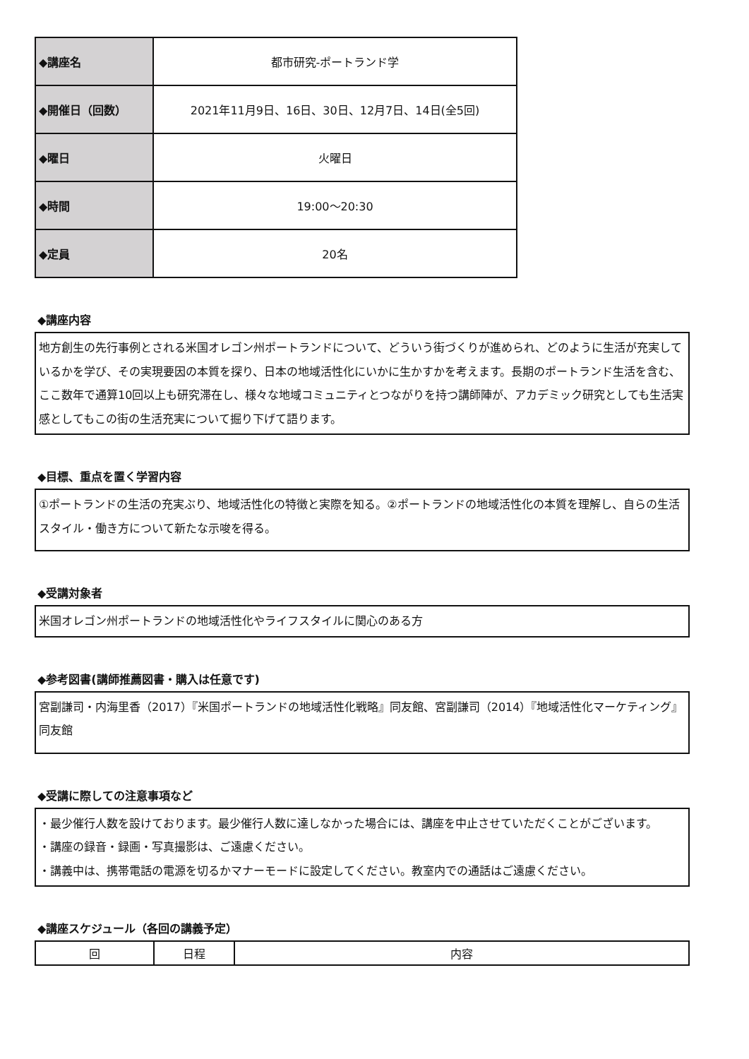| ◆講座名 | 都市研究-ポートランド学 |
| ◆開催日（回数） | 2021年11月9日、16日、30日、12月7日、14日(全5回) |
| ◆曜日 | 火曜日 |
| ◆時間 | 19:00～20:30 |
| ◆定員 | 20名 |
◆講座内容
地方創生の先行事例とされる米国オレゴン州ポートランドについて、どういう街づくりが進められ、どのように生活が充実しているかを学び、その実現要因の本質を探り、日本の地域活性化にいかに生かすかを考えます。長期のポートランド生活を含む、ここ数年で通算10回以上も研究滞在し、様々な地域コミュニティとつながりを持つ講師陣が、アカデミック研究としても生活実感としてもこの街の生活充実について掘り下げて語ります。
◆目標、重点を置く学習内容
①ポートランドの生活の充実ぶり、地域活性化の特徴と実際を知る。②ポートランドの地域活性化の本質を理解し、自らの生活スタイル・働き方について新たな示唆を得る。
◆受講対象者
米国オレゴン州ポートランドの地域活性化やライフスタイルに関心のある方
◆参考図書(講師推薦図書・購入は任意です)
宮副謙司・内海里香（2017）『米国ポートランドの地域活性化戦略』同友館、宮副謙司（2014）『地域活性化マーケティング』同友館
◆受講に際しての注意事項など
・最少催行人数を設けております。最少催行人数に達しなかった場合には、講座を中止させていただくことがございます。
・講座の録音・録画・写真撮影は、ご遠慮ください。
・講義中は、携帯電話の電源を切るかマナーモードに設定してください。教室内での通話はご遠慮ください。
◆講座スケジュール（各回の講義予定）
| 回 | 日程 | 内容 |